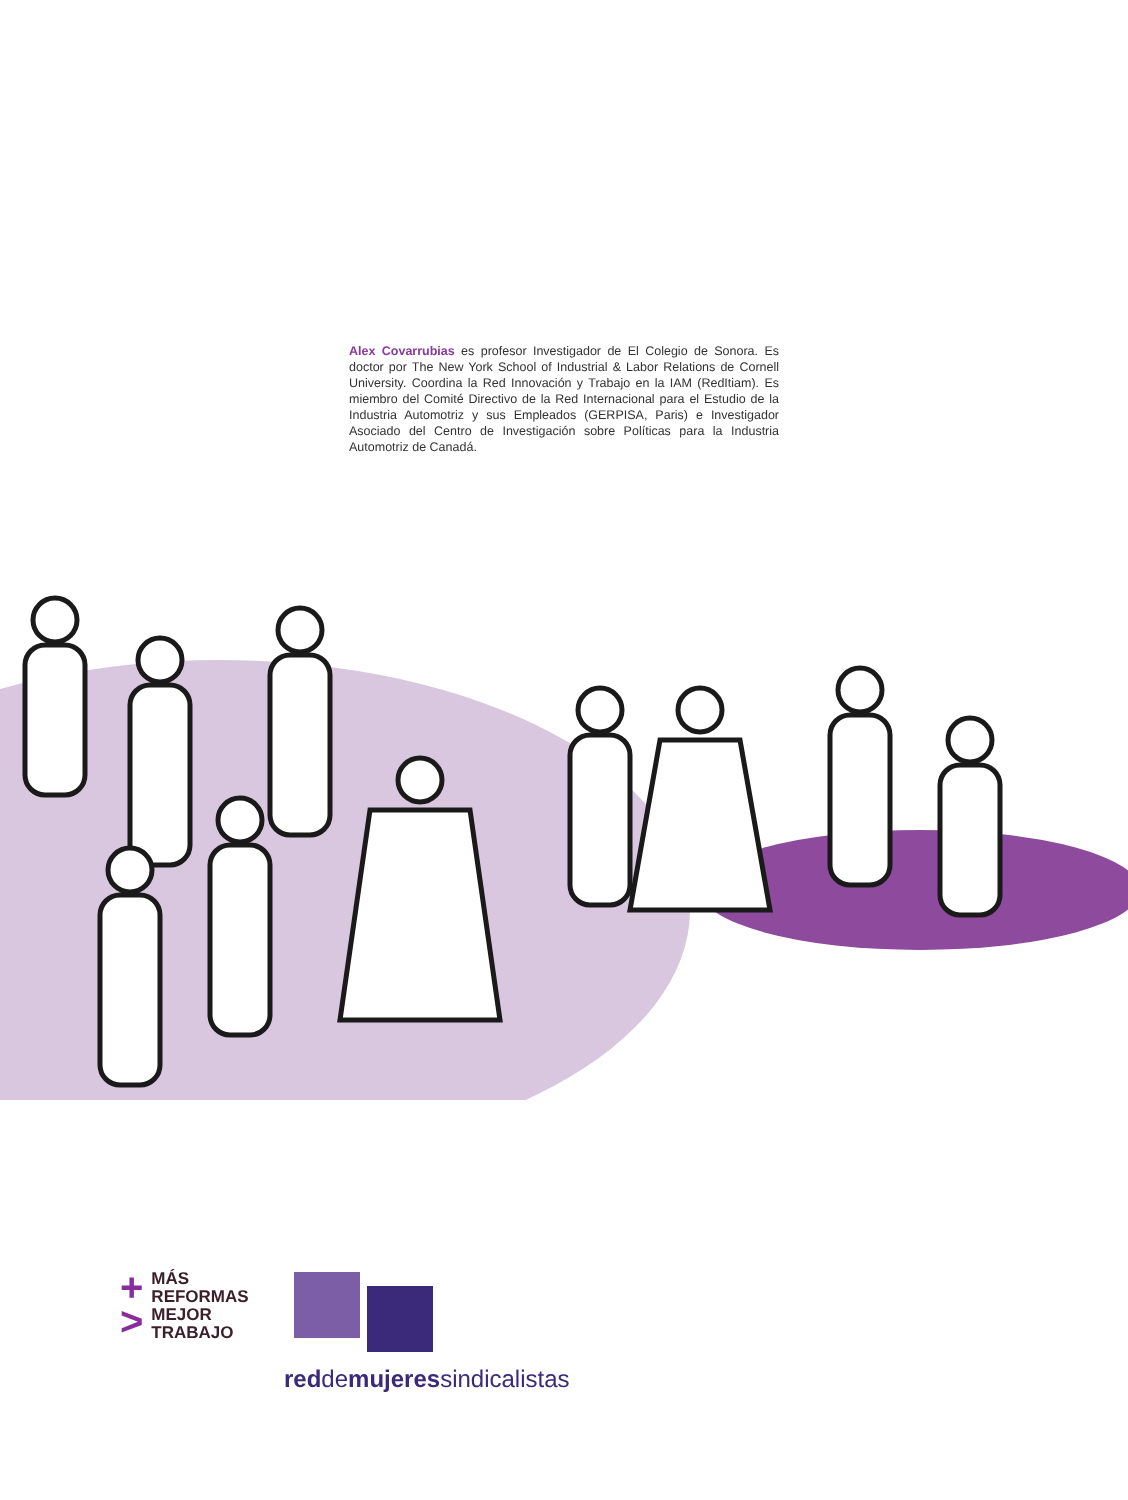Alex Covarrubias es profesor Investigador de El Colegio de Sonora. Es doctor por The New York School of Industrial & Labor Relations de Cornell University. Coordina la Red Innovación y Trabajo en la IAM (RedItiam). Es miembro del Comité Directivo de la Red Internacional para el Estudio de la Industria Automotriz y sus Empleados (GERPISA, Paris) e Investigador Asociado del Centro de Investigación sobre Políticas para la Industria Automotriz de Canadá.
+
>
MÁS
REFORMAS
MEJOR
TRABAJO
reddemujeressindicalistas